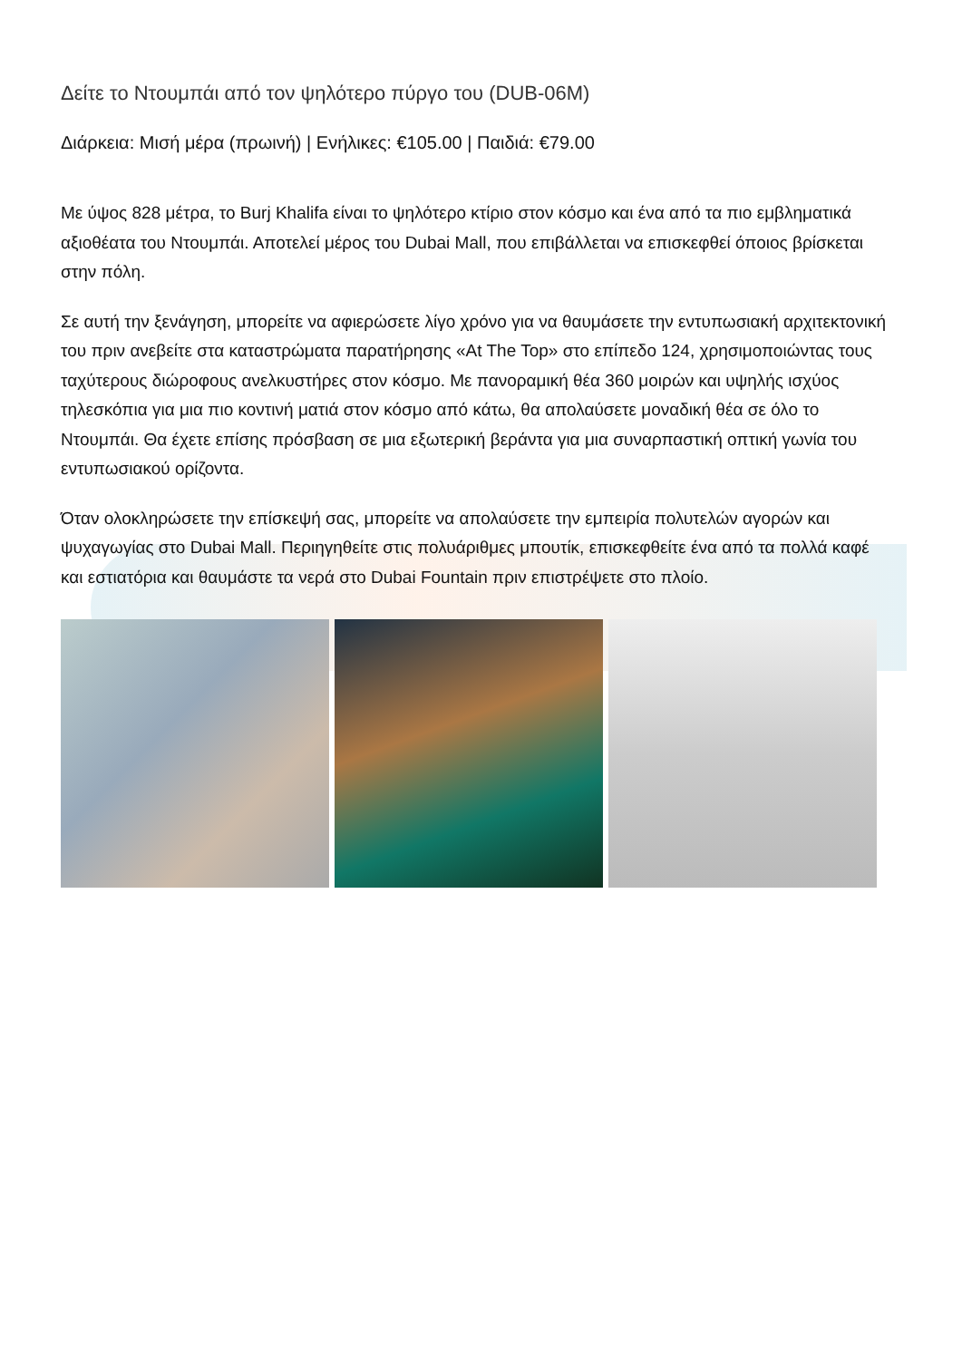Δείτε το Ντουμπάι από τον ψηλότερο πύργο του (DUB-06M)
Διάρκεια: Μισή μέρα (πρωινή) | Ενήλικες: €105.00 | Παιδιά: €79.00
Με ύψος 828 μέτρα, το Burj Khalifa είναι το ψηλότερο κτίριο στον κόσμο και ένα από τα πιο εμβληματικά αξιοθέατα του Ντουμπάι. Αποτελεί μέρος του Dubai Mall, που επιβάλλεται να επισκεφθεί όποιος βρίσκεται στην πόλη.
Σε αυτή την ξενάγηση, μπορείτε να αφιερώσετε λίγο χρόνο για να θαυμάσετε την εντυπωσιακή αρχιτεκτονική του πριν ανεβείτε στα καταστρώματα παρατήρησης «At The Top» στο επίπεδο 124, χρησιμοποιώντας τους ταχύτερους διώροφους ανελκυστήρες στον κόσμο. Με πανοραμική θέα 360 μοιρών και υψηλής ισχύος τηλεσκόπια για μια πιο κοντινή ματιά στον κόσμο από κάτω, θα απολαύσετε μοναδική θέα σε όλο το Ντουμπάι. Θα έχετε επίσης πρόσβαση σε μια εξωτερική βεράντα για μια συναρπαστική οπτική γωνία του εντυπωσιακού ορίζοντα.
Όταν ολοκληρώσετε την επίσκεψή σας, μπορείτε να απολαύσετε την εμπειρία πολυτελών αγορών και ψυχαγωγίας στο Dubai Mall. Περιηγηθείτε στις πολυάριθμες μπουτίκ, επισκεφθείτε ένα από τα πολλά καφέ και εστιατόρια και θαυμάστε τα νερά στο Dubai Fountain πριν επιστρέψετε στο πλοίο.